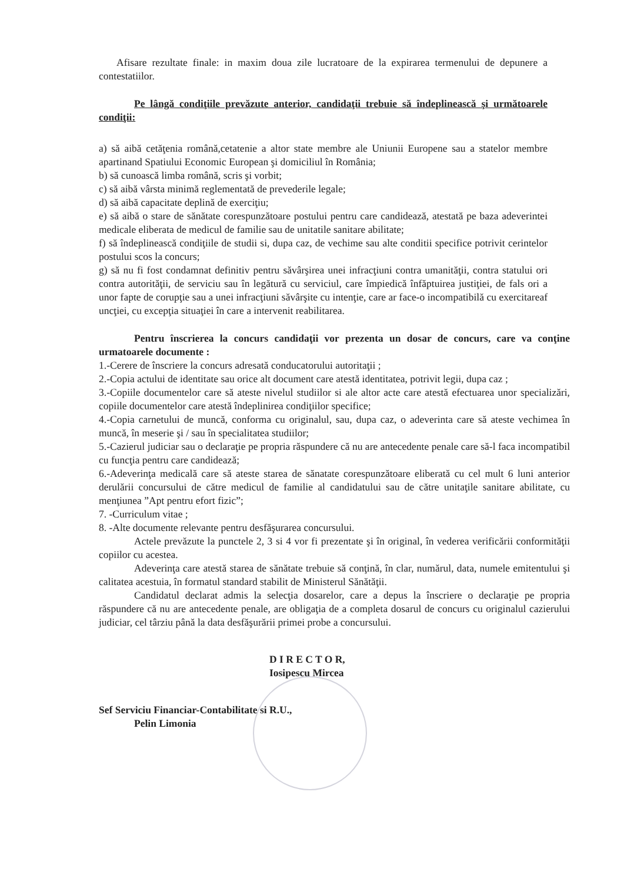Afisare rezultate finale: in maxim doua zile lucratoare de la expirarea termenului de depunere a contestatiilor.
Pe lângă condiţiile prevăzute anterior, candidaţii trebuie să îndeplinească şi următoarele condiţii:
a) să aibă cetăţenia română,cetatenie a altor state membre ale Uniunii Europene sau a statelor membre apartinand Spatiului Economic European şi domiciliul în România;
b) să cunoască limba română, scris şi vorbit;
c) să aibă vârsta minimă reglementată de prevederile legale;
d) să aibă capacitate deplină de exerciţiu;
e) să aibă o stare de sănătate corespunzătoare postului pentru care candidează, atestată pe baza adeverintei medicale eliberata de medicul de familie sau de unitatile sanitare abilitate;
f) să îndeplinească condiţiile de studii si, dupa caz, de vechime sau alte conditii specifice potrivit cerintelor postului scos la concurs;
g) să nu fi fost condamnat definitiv pentru săvârşirea unei infracţiuni contra umanităţii, contra statului ori contra autorităţii, de serviciu sau în legătură cu serviciul, care împiedică înfăptuirea justiţiei, de fals ori a unor fapte de corupţie sau a unei infracţiuni săvârşite cu intenţie, care ar face-o incompatibilă cu exercitareaf uncţiei, cu excepţia situaţiei în care a intervenit reabilitarea.
Pentru înscrierea la concurs candidaţii vor prezenta un dosar de concurs, care va conţine urmatoarele documente :
1.-Cerere de înscriere la concurs adresată conducatorului autoritaţii ;
2.-Copia actului de identitate sau orice alt document care atestă identitatea, potrivit legii, dupa caz ;
3.-Copiile documentelor care să ateste nivelul studiilor si ale altor acte care atestă efectuarea unor specializări, copiile documentelor care atestă îndeplinirea condiţiilor specifice;
4.-Copia carnetului de muncă, conforma cu originalul, sau, dupa caz, o adeverinta care să ateste vechimea în muncă, în meserie şi / sau în specialitatea studiilor;
5.-Cazierul judiciar sau o declaraţie pe propria răspundere că nu are antecedente penale care să-l faca incompatibil cu funcţia pentru care candidează;
6.-Adeverinţa medicală care să ateste starea de sănatate corespunzătoare eliberată cu cel mult 6 luni anterior derulării concursului de către medicul de familie al candidatului sau de către unitaţile sanitare abilitate, cu menţiunea ”Apt pentru efort fizic”;
7. -Curriculum vitae ;
8. -Alte documente relevante pentru desfăşurarea concursului.
Actele prevăzute la punctele 2, 3 si 4 vor fi prezentate şi în original, în vederea verificării conformităţii copiilor cu acestea.
Adeverinţa care atestă starea de sănătate trebuie să conţină, în clar, numărul, data, numele emitentului şi calitatea acestuia, în formatul standard stabilit de Ministerul Sănătăţii.
Candidatul declarat admis la selecţia dosarelor, care a depus la înscriere o declaraţie pe propria răspundere că nu are antecedente penale, are obligaţia de a completa dosarul de concurs cu originalul cazierului judiciar, cel târziu până la data desfăşurării primei probe a concursului.
D I R E C T O R,
Iosipescu Mircea
Sef Serviciu Financiar-Contabilitate si R.U.,
Pelin Limonia